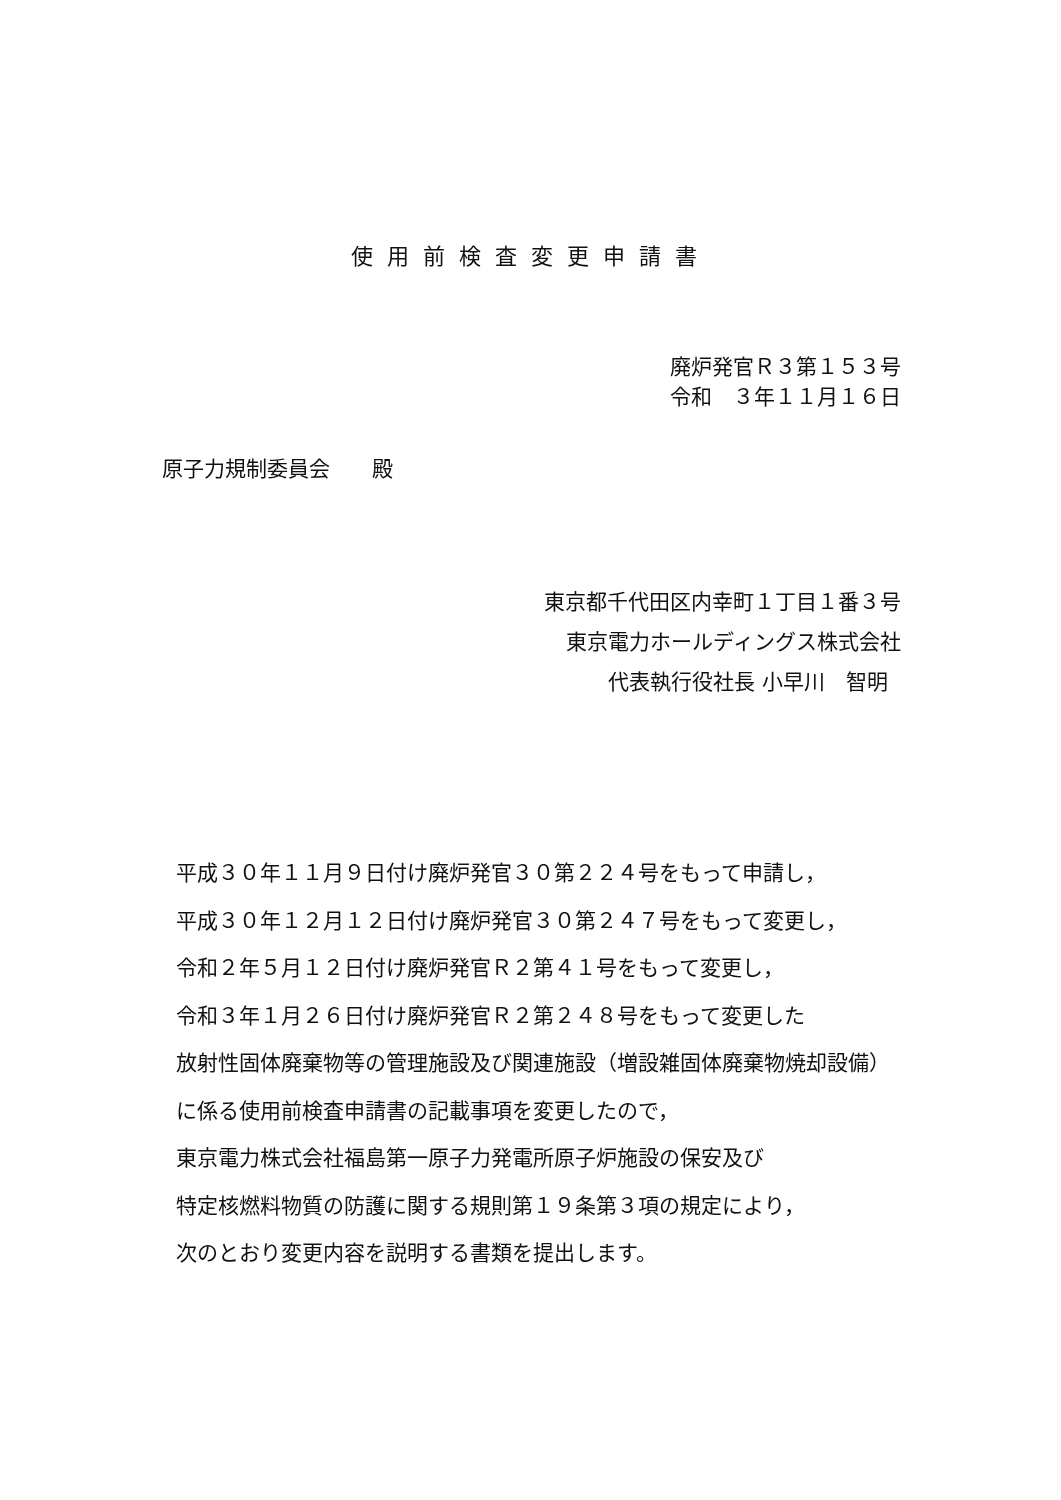使用前検査変更申請書
廃炉発官Ｒ３第１５３号
令和　３年１１月１６日
原子力規制委員会　　殿
東京都千代田区内幸町１丁目１番３号
東京電力ホールディングス株式会社
代表執行役社長 小早川　智明
平成３０年１１月９日付け廃炉発官３０第２２４号をもって申請し，
平成３０年１２月１２日付け廃炉発官３０第２４７号をもって変更し，
令和２年５月１２日付け廃炉発官Ｒ２第４１号をもって変更し，
令和３年１月２６日付け廃炉発官Ｒ２第２４８号をもって変更した
放射性固体廃棄物等の管理施設及び関連施設（増設雑固体廃棄物焼却設備）
に係る使用前検査申請書の記載事項を変更したので，
東京電力株式会社福島第一原子力発電所原子炉施設の保安及び
特定核燃料物質の防護に関する規則第１９条第３項の規定により，
次のとおり変更内容を説明する書類を提出します。